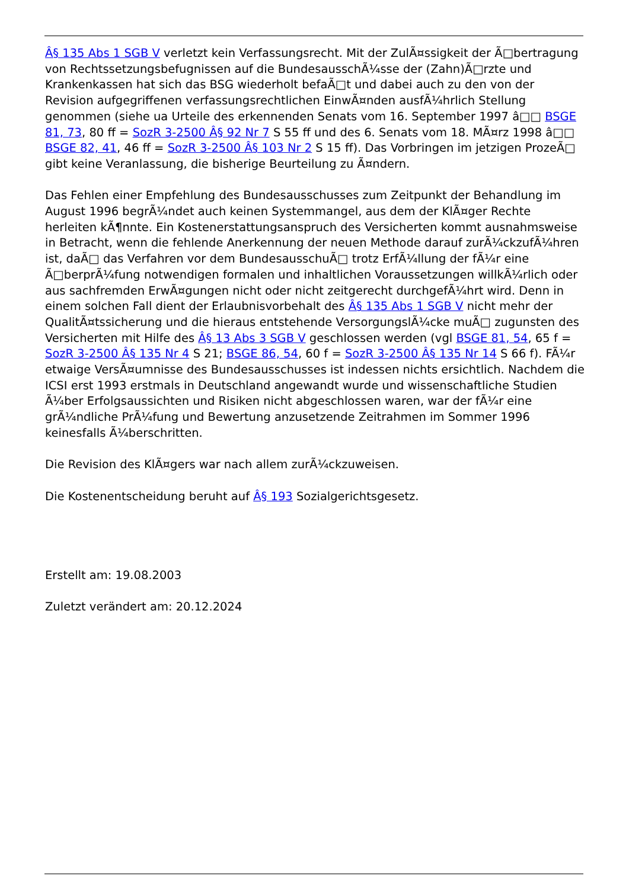Â§ 135 Abs 1 SGB V verletzt kein Verfassungsrecht. Mit der ZulÃ¤ssigkeit der Ã□bertragung von Rechtssetzungsbefugnissen auf die BundesausschÃ¼sse der (Zahn)Ã□rzte und Krankenkassen hat sich das BSG wiederholt befaÃ□t und dabei auch zu den von der Revision aufgegriffenen verfassungsrechtlichen EinwÃ¤nden ausfÃ¼hrlich Stellung genommen (siehe ua Urteile des erkennenden Senats vom 16. September 1997 â□□ BSGE 81, 73, 80 ff = SozR 3-2500 Â§ 92 Nr 7 S 55 ff und des 6. Senats vom 18. MÃ¤rz 1998 â□□ BSGE 82, 41, 46 ff = SozR 3-2500 Â§ 103 Nr 2 S 15 ff). Das Vorbringen im jetzigen ProzeÃ□ gibt keine Veranlassung, die bisherige Beurteilung zu Ã¤ndern.
Das Fehlen einer Empfehlung des Bundesausschusses zum Zeitpunkt der Behandlung im August 1996 begrÃ¼ndet auch keinen Systemmangel, aus dem der KlÃ¤ger Rechte herleiten kÃ¶nnte. Ein Kostenerstattungsanspruch des Versicherten kommt ausnahmsweise in Betracht, wenn die fehlende Anerkennung der neuen Methode darauf zurÃ¼ckzufÃ¼hren ist, daÃ□ das Verfahren vor dem BundesausschuÃ□ trotz ErfÃ¼llung der fÃ¼r eine Ã□berprÃ¼fung notwendigen formalen und inhaltlichen Voraussetzungen willkÃ¼rlich oder aus sachfremden ErwÃ¤gungen nicht oder nicht zeitgerecht durchgefÃ¼hrt wird. Denn in einem solchen Fall dient der Erlaubnisvorbehalt des Â§ 135 Abs 1 SGB V nicht mehr der QualitÃ¤tssicherung und die hieraus entstehende VersorgungslÃ¼cke muÃ□ zugunsten des Versicherten mit Hilfe des Â§ 13 Abs 3 SGB V geschlossen werden (vgl BSGE 81, 54, 65 f = SozR 3-2500 Â§ 135 Nr 4 S 21; BSGE 86, 54, 60 f = SozR 3-2500 Â§ 135 Nr 14 S 66 f). FÃ¼r etwaige VersÃ¤umnisse des Bundesausschusses ist indessen nichts ersichtlich. Nachdem die ICSI erst 1993 erstmals in Deutschland angewandt wurde und wissenschaftliche Studien Ã¼ber Erfolgsaussichten und Risiken nicht abgeschlossen waren, war der fÃ¼r eine grÃ¼ndliche PrÃ¼fung und Bewertung anzusetzende Zeitrahmen im Sommer 1996 keinesfalls Ã¼berschritten.
Die Revision des KlÃ¤gers war nach allem zurÃ¼ckzuweisen.
Die Kostenentscheidung beruht auf Â§ 193 Sozialgerichtsgesetz.
Erstellt am: 19.08.2003
Zuletzt verändert am: 20.12.2024